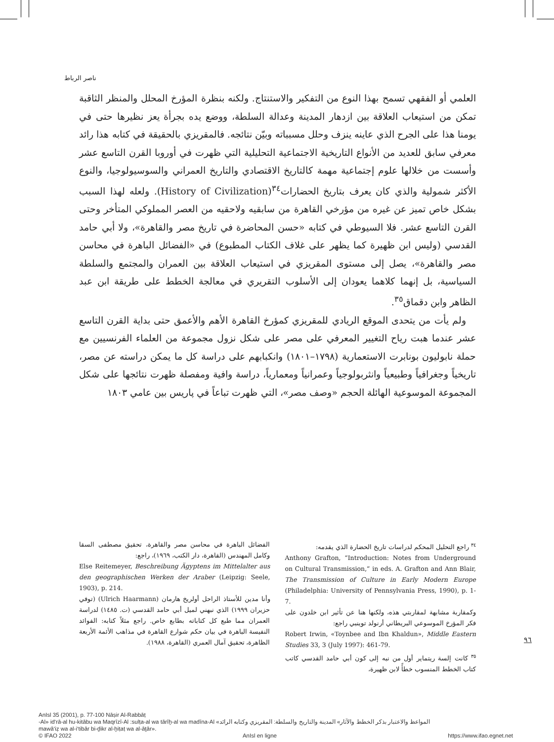ناصر الرباط
العلمي أو الفقهي تسمح بهذا النوع من التفكير والاستنتاج. ولكنه بنظرة المؤرخ المحلل والمنظر الثاقبة تمكن من استيعاب العلاقة بين ازدهار المدينة وعدالة السلطة، ووضع يده بجرأة يعز نظيرها حتى في يومنا هذا على الجرح الذي عاينه ينزف وحلل مسبباته وبيّن نتائجه. فالمقريزي بالحقيقة في كتابه هذا رائد معرفي سابق للعديد من الأنواع التاريخية الاجتماعية التحليلية التي ظهرت في أوروبا القرن التاسع عشر وأسست من خلالها علوم إجتماعية مهمة كالتاريخ الاقتصادي والتاريخ العمراني والسوسيولوجيا، والنوع الأكثر شمولية والذي كان يعرف بتاريخ الحضارات<sup>٣٤</sup>(History of Civilization). ولعله لهذا السبب بشكل خاص تميز عن غيره من مؤرخي القاهرة من سابقيه ولاحقيه من العصر المملوكي المتأخر وحتى القرن التاسع عشر. فلا السيوطي في كتابه «حسن المحاضرة في تاريخ مصر والقاهرة»، ولا أبي حامد القدسي (وليس ابن ظهيرة كما يظهر على غلاف الكتاب المطبوع) في «الفضائل الباهرة في محاسن مصر والقاهرة»، يصل إلى مستوى المقريزي في استيعاب العلاقة بين العمران والمجتمع والسلطة السياسية، بل إنهما كلاهما يعودان إلى الأسلوب التقريري في معالجة الخطط على طريقة ابن عبد الظاهر وابن دقماق<sup>٣٥</sup>.
ولم يأت من يتحدى الموقع الريادي للمقريزي كمؤرخ القاهرة الأهم والأعمق حتى بداية القرن التاسع عشر عندما هبت رياح التغيير المعرفي على مصر على شكل نزول مجموعة من العلماء الفرنسيين مع حملة نابوليون بونابرت الاستعمارية (١٧٩٨–١٨٠١) وانكبابهم على دراسة كل ما يمكن دراسته عن مصر، تاريخياً وجغرافياً وطبيعياً وانثربولوجياً وعمرانياً ومعمارياً، دراسة وافية ومفصلة ظهرت نتائجها على شكل المجموعة الموسوعية الهائلة الحجم «وصف مصر»، التي ظهرت تباعاً في پاريس بين عامي ١٨٠٣
<sup>٣٤</sup> راجع التحليل المحكم لدراسات تاريخ الحضارة الذي يقدمه:
Anthony Grafton, “Introduction: Notes from Underground on Cultural Transmission,” in eds. A. Grafton and Ann Blair, The Transmission of Culture in Early Modern Europe (Philadelphia: University of Pennsylvania Press, 1990), p. 1-7.
وكمقاربة مشابهة لمقاربتي هذه، ولكنها هنا عن تأثير ابن خلدون على فكر المؤرخ الموسوعي البريطاني أرنولد توينبي راجع:
Robert Irwin, «Toynbee and Ibn Khaldun», Middle Eastern Studies 33, 3 (July 1997): 461-79.
<sup>٣٥</sup> كانت إلسة ريتماير أول من نبه إلى كون أبي حامد القدسي كاتب كتاب الخطط المنسوب خطأً لابن ظهيرة،
الفضائل الباهرة في محاسن مصر والقاهرة، تحقيق مصطفى السقا وكامل المهندس (القاهرة، دار الكتب، ١٩٦٩)، راجع:
Else Reitemeyer, Beschreibung Ägyptens im Mittelalter aus den geographischen Werken der Araber (Leipzig: Seele, 1903), p. 214.
وأنا مدين للأستاذ الراحل أولريخ هارمان (Ulrich Haarmann) (توفي حزيران ١٩٩٩) الذي نبهني لميل أبي حامد القدسي (ت. ١٤٨٥) لدراسة العمران مما طبع كل كتاباته بطابع خاص. راجع مثلاً كتابه: الفوائد النفيسة الباهرة في بيان حكم شوارع القاهرة في مذاهب الأئمة الأربعة الظاهرة، تحقيق آمال العمري (القاهرة، ١٩٨٨).
٩٦
AnIsl 35 (2001), p. 77-100 Nāṣir Al-Rabbāṭ
-Al» id‘rā-al hu-kitābu wa Maqrīzī-Al :sulṭa-al wa tārīḫ-al wa madīna-Al «المواعظ والاعتبار بذكر الخطط والآثار» المدينة والتاريخ والسلطة: المقريزي وكتابه الرائد
mawā‘iẓ wa al-i‘tibār bi-ḏikr al-ḫiṭaṭ wa al-āṯār».
© IFAO 2022 AnIsl en ligne https://www.ifao.egnet.net